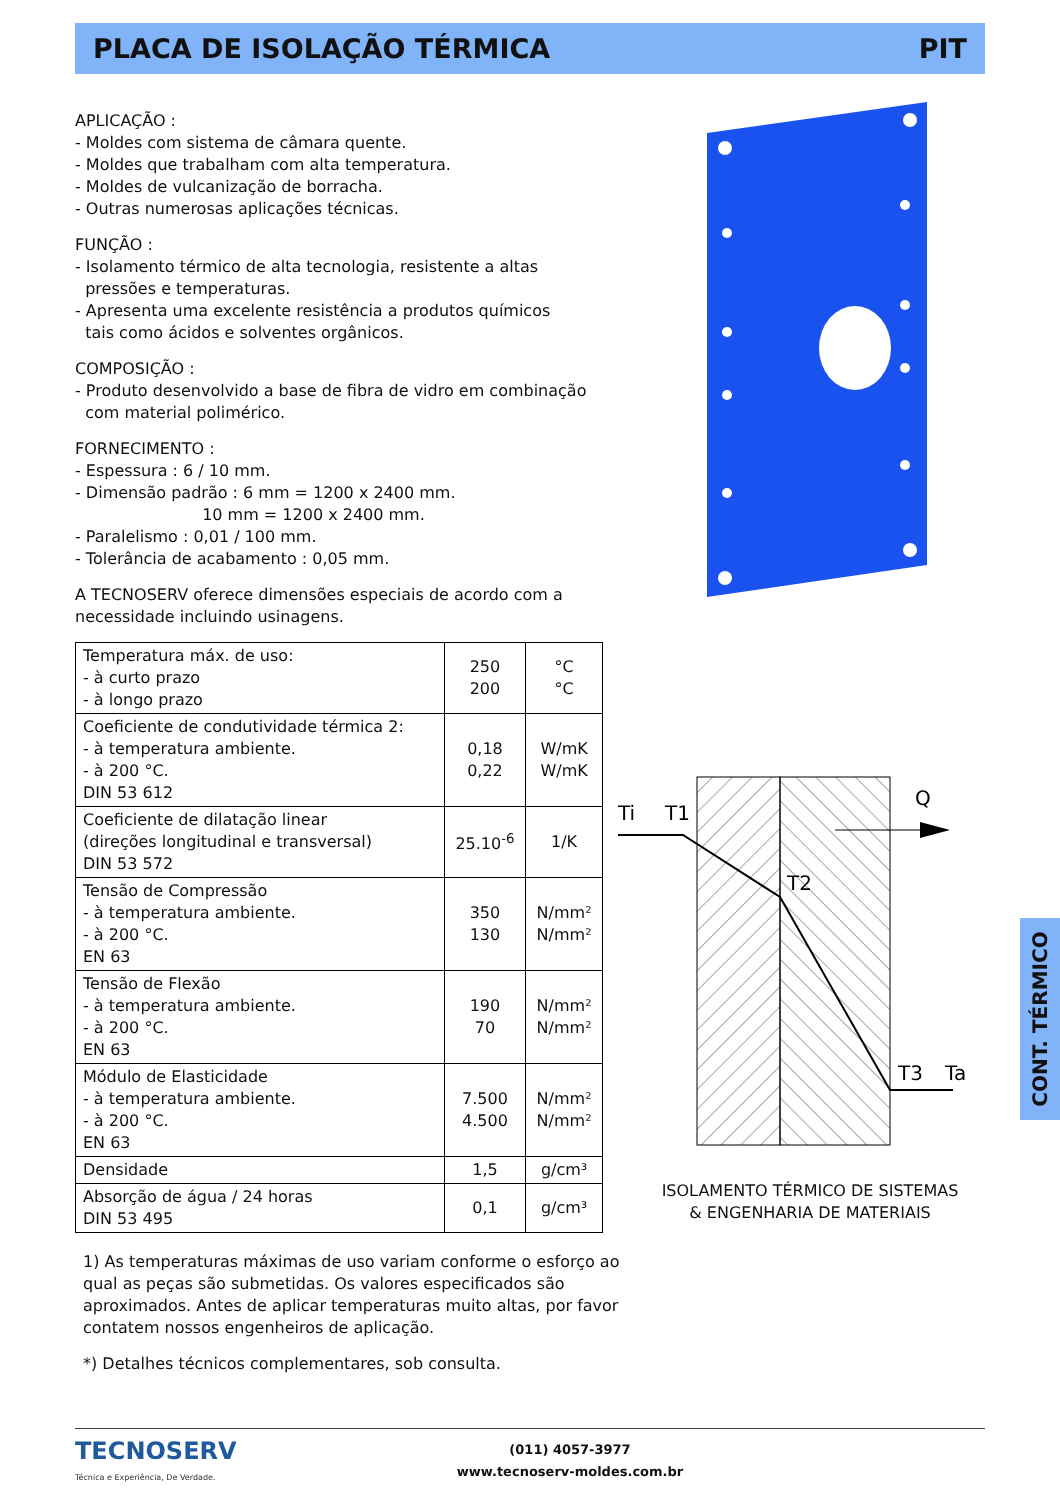PLACA DE ISOLAÇÃO TÉRMICA PIT
APLICAÇÃO :
- Moldes com sistema de câmara quente.
- Moldes que trabalham com alta temperatura.
- Moldes de vulcanização de borracha.
- Outras numerosas aplicações técnicas.
FUNÇÃO :
- Isolamento térmico de alta tecnologia, resistente a altas
pressões e temperaturas.
- Apresenta uma excelente resistência a produtos químicos
tais como ácidos e solventes orgânicos.
COMPOSIÇÃO :
- Produto desenvolvido a base de fibra de vidro em combinação
com material polimérico.
FORNECIMENTO :
- Espessura : 6 / 10 mm.
- Dimensão padrão : 6 mm = 1200 x 2400 mm.
10 mm = 1200 x 2400 mm.
- Paralelismo : 0,01 / 100 mm.
- Tolerância de acabamento : 0,05 mm.
A TECNOSERV oferece dimensões especiais de acordo com a necessidade incluindo usinagens.
| Temperatura máx. de uso: - à curto prazo - à longo prazo | 250 200 | °C °C |
| Coeficiente de condutividade térmica 2: - à temperatura ambiente. - à 200 °C. DIN 53 612 | 0,18 0,22 | W/mK W/mK |
| Coeficiente de dilatação linear (direções longitudinal e transversal) DIN 53 572 | 25.10<sup>-6</sup> | 1/K |
| Tensão de Compressão - à temperatura ambiente. - à 200 °C. EN 63 | 350 130 | N/mm² N/mm² |
| Tensão de Flexão - à temperatura ambiente. - à 200 °C. EN 63 | 190 70 | N/mm² N/mm² |
| Módulo de Elasticidade - à temperatura ambiente. - à 200 °C. EN 63 | 7.500 4.500 | N/mm² N/mm² |
| Densidade | 1,5 | g/cm³ |
| Absorção de água / 24 horas DIN 53 495 | 0,1 | g/cm³ |
1) As temperaturas máximas de uso variam conforme o esforço ao qual as peças são submetidas. Os valores especificados são aproximados. Antes de aplicar temperaturas muito altas, por favor contatem nossos engenheiros de aplicação.
*) Detalhes técnicos complementares, sob consulta.
Ti
T1
Q
T2
T3
Ta
ISOLAMENTO TÉRMICO DE SISTEMAS
& ENGENHARIA DE MATERIAIS
CONT. TÉRMICO
TECNOSERV
Técnica e Experiência, De Verdade.
(011) 4057-3977
www.tecnoserv-moldes.com.br